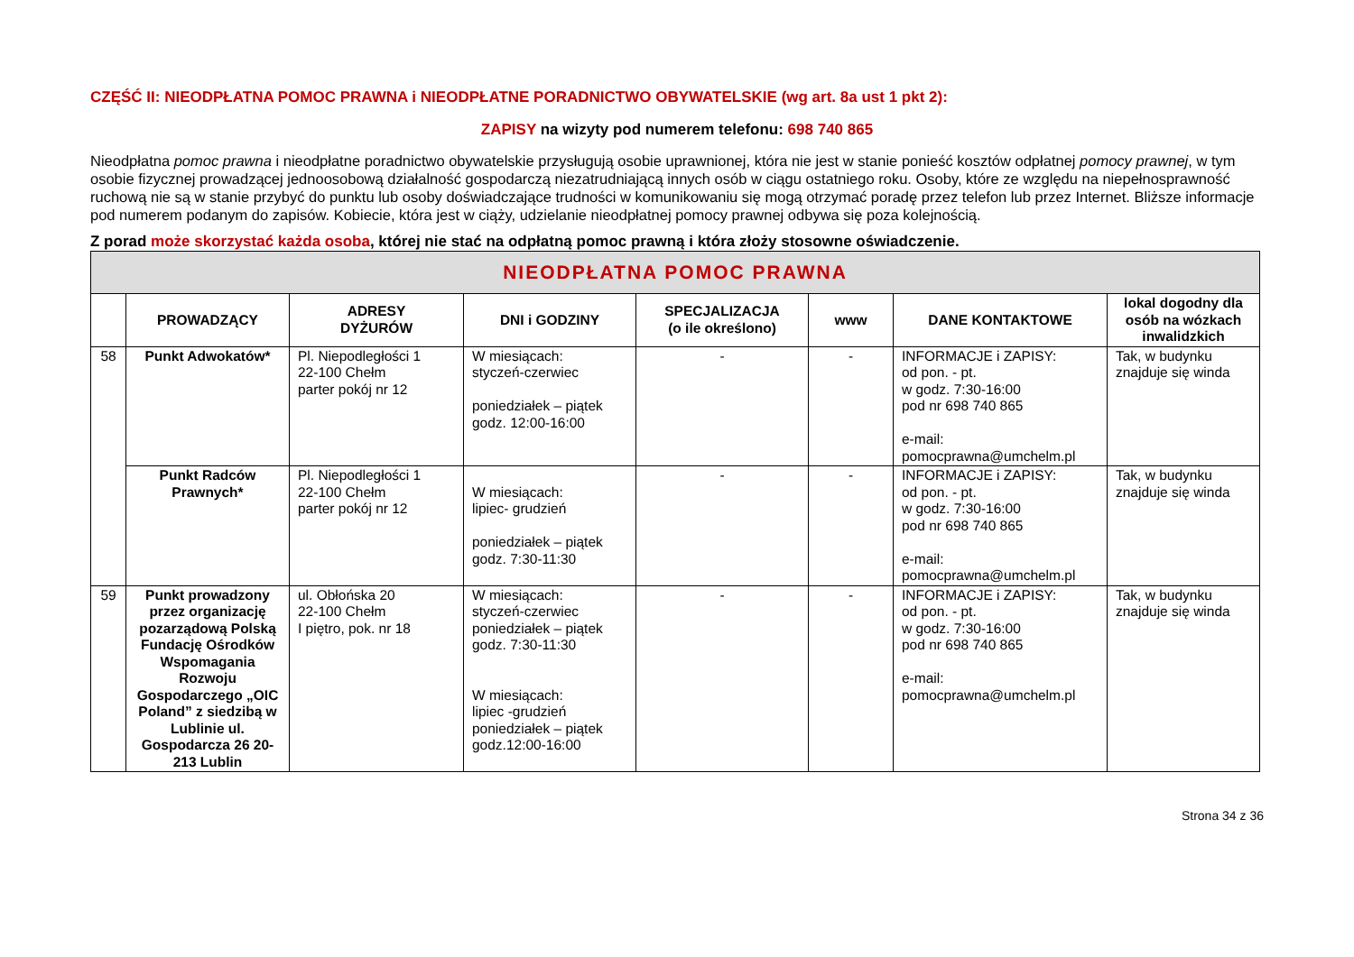CZĘŚĆ II: NIEODPŁATNA POMOC PRAWNA i NIEODPŁATNE PORADNICTWO OBYWATELSKIE (wg art. 8a ust 1 pkt 2):
ZAPISY na wizyty pod numerem telefonu: 698 740 865
Nieodpłatna pomoc prawna i nieodpłatne poradnictwo obywatelskie przysługują osobie uprawnionej, która nie jest w stanie ponieść kosztów odpłatnej pomocy prawnej, w tym osobie fizycznej prowadzącej jednoosobową działalność gospodarczą niezatrudniającą innych osób w ciągu ostatniego roku. Osoby, które ze względu na niepełnosprawność ruchową nie są w stanie przybyć do punktu lub osoby doświadczające trudności w komunikowaniu się mogą otrzymać poradę przez telefon lub przez Internet. Bliższe informacje pod numerem podanym do zapisów. Kobiecie, która jest w ciąży, udzielanie nieodpłatnej pomocy prawnej odbywa się poza kolejnością.
Z porad może skorzystać każda osoba, której nie stać na odpłatną pomoc prawną i która złoży stosowne oświadczenie.
| NIEODPŁATNA POMOC PRAWNA | | | | | | | |
| --- | --- | --- | --- | --- | --- | --- | --- |
| | PROWADZĄCY | ADRESY DYŻURÓW | DNI i GODZINY | SPECJALIZACJA (o ile określono) | www | DANE KONTAKTOWE | lokal dogodny dla osób na wózkach inwalidzkich |
| 58 | Punkt Adwokatów* | Pl. Niepodległości 1 22-100 Chełm parter pokój nr 12 | W miesiącach: styczeń-czerwiec poniedziałek – piątek godz. 12:00-16:00 | - | - | INFORMACJE i ZAPISY: od pon. - pt. w godz. 7:30-16:00 pod nr 698 740 865 e-mail: pomocprawna@umchelm.pl | Tak, w budynku znajduje się winda |
| | Punkt Radców Prawnych* | Pl. Niepodległości 1 22-100 Chełm parter pokój nr 12 | W miesiącach: lipiec- grudzień poniedziałek – piątek godz. 7:30-11:30 | - | - | INFORMACJE i ZAPISY: od pon. - pt. w godz. 7:30-16:00 pod nr 698 740 865 e-mail: pomocprawna@umchelm.pl | Tak, w budynku znajduje się winda |
| 59 | Punkt prowadzony przez organizację pozarządową Polską Fundację Ośrodków Wspomagania Rozwoju Gospodarczego „OIC Poland” z siedzibą w Lublinie ul. Gospodarcza 26 20-213 Lublin | ul. Obłońska 20 22-100 Chełm I piętro, pok. nr 18 | W miesiącach: styczeń-czerwiec poniedziałek – piątek godz. 7:30-11:30 W miesiącach: lipiec -grudzień poniedziałek – piątek godz.12:00-16:00 | - | - | INFORMACJE i ZAPISY: od pon. - pt. w godz. 7:30-16:00 pod nr 698 740 865 e-mail: pomocprawna@umchelm.pl | Tak, w budynku znajduje się winda |
Strona 34 z 36